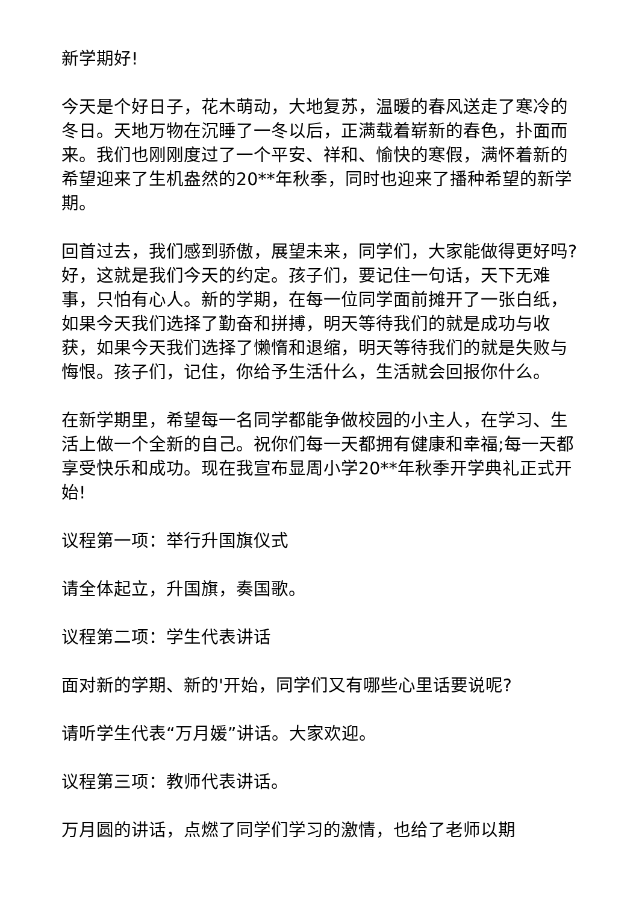新学期好!
今天是个好日子，花木萌动，大地复苏，温暖的春风送走了寒冷的冬日。天地万物在沉睡了一冬以后，正满载着崭新的春色，扑面而来。我们也刚刚度过了一个平安、祥和、愉快的寒假，满怀着新的希望迎来了生机盎然的20**年秋季，同时也迎来了播种希望的新学期。
回首过去，我们感到骄傲，展望未来，同学们，大家能做得更好吗?好，这就是我们今天的约定。孩子们，要记住一句话，天下无难事，只怕有心人。新的学期，在每一位同学面前摊开了一张白纸，如果今天我们选择了勤奋和拼搏，明天等待我们的就是成功与收获，如果今天我们选择了懒惰和退缩，明天等待我们的就是失败与悔恨。孩子们，记住，你给予生活什么，生活就会回报你什么。
在新学期里，希望每一名同学都能争做校园的小主人，在学习、生活上做一个全新的自己。祝你们每一天都拥有健康和幸福;每一天都享受快乐和成功。现在我宣布显周小学20**年秋季开学典礼正式开始!
议程第一项：举行升国旗仪式
请全体起立，升国旗，奏国歌。
议程第二项：学生代表讲话
面对新的学期、新的'开始，同学们又有哪些心里话要说呢?
请听学生代表“万月媛”讲话。大家欢迎。
议程第三项：教师代表讲话。
万月圆的讲话，点燃了同学们学习的激情，也给了老师以期